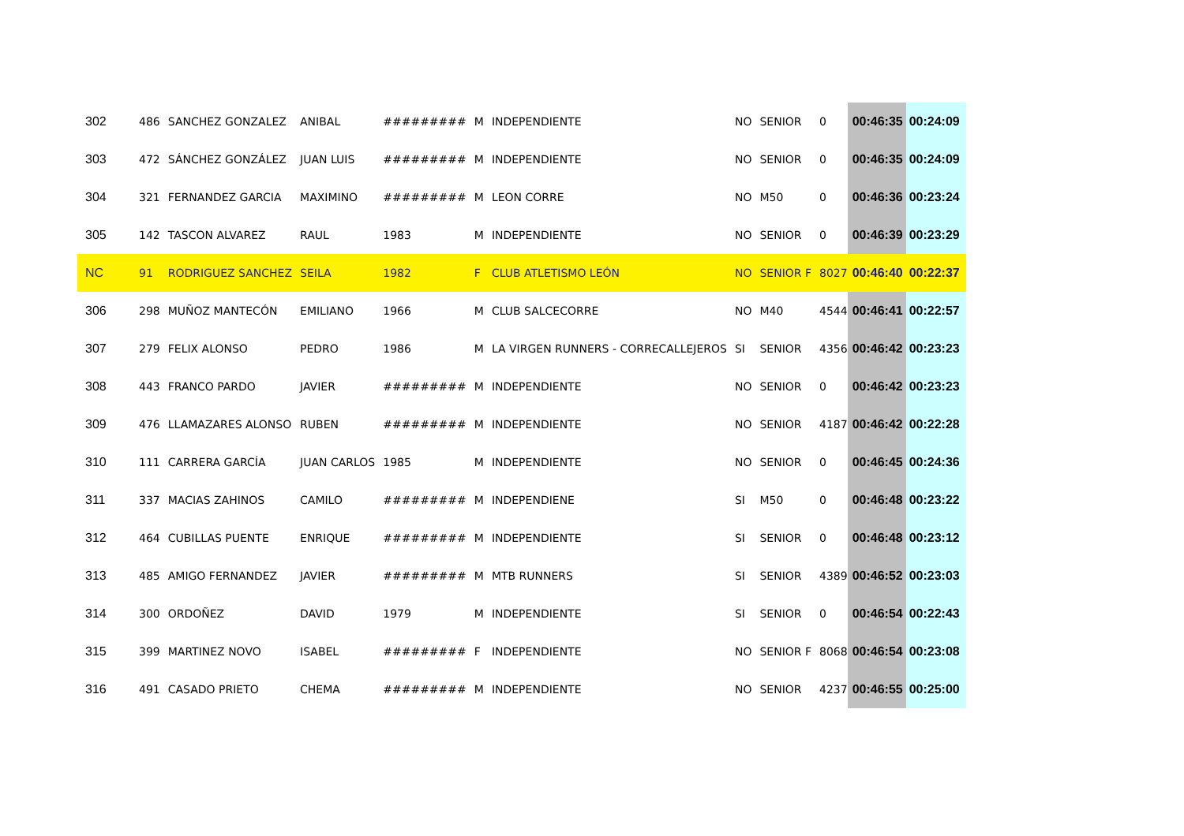| 302 | 486 | SANCHEZ GONZALEZ | ANIBAL | ######### | M | INDEPENDIENTE | NO | SENIOR | 0 | 00:46:35 | 00:24:09 |
| 303 | 472 | SÁNCHEZ GONZÁLEZ | JUAN LUIS | ######### | M | INDEPENDIENTE | NO | SENIOR | 0 | 00:46:35 | 00:24:09 |
| 304 | 321 | FERNANDEZ GARCIA | MAXIMINO | ######### | M | LEON CORRE | NO | M50 | 0 | 00:46:36 | 00:23:24 |
| 305 | 142 | TASCON ALVAREZ | RAUL | 1983 | M | INDEPENDIENTE | NO | SENIOR | 0 | 00:46:39 | 00:23:29 |
| NC | 91 | RODRIGUEZ SANCHEZ | SEILA | 1982 | F | CLUB ATLETISMO LEÓN | NO | SENIOR F | 8027 | 00:46:40 | 00:22:37 |
| 306 | 298 | MUÑOZ MANTECÓN | EMILIANO | 1966 | M | CLUB SALCECORRE | NO | M40 | 4544 | 00:46:41 | 00:22:57 |
| 307 | 279 | FELIX ALONSO | PEDRO | 1986 | M | LA VIRGEN RUNNERS - CORRECALLEJEROS | SI | SENIOR | 4356 | 00:46:42 | 00:23:23 |
| 308 | 443 | FRANCO PARDO | JAVIER | ######### | M | INDEPENDIENTE | NO | SENIOR | 0 | 00:46:42 | 00:23:23 |
| 309 | 476 | LLAMAZARES ALONSO | RUBEN | ######### | M | INDEPENDIENTE | NO | SENIOR | 4187 | 00:46:42 | 00:22:28 |
| 310 | 111 | CARRERA GARCÍA | JUAN CARLOS | 1985 | M | INDEPENDIENTE | NO | SENIOR | 0 | 00:46:45 | 00:24:36 |
| 311 | 337 | MACIAS ZAHINOS | CAMILO | ######### | M | INDEPENDIENE | SI | M50 | 0 | 00:46:48 | 00:23:22 |
| 312 | 464 | CUBILLAS PUENTE | ENRIQUE | ######### | M | INDEPENDIENTE | SI | SENIOR | 0 | 00:46:48 | 00:23:12 |
| 313 | 485 | AMIGO FERNANDEZ | JAVIER | ######### | M | MTB RUNNERS | SI | SENIOR | 4389 | 00:46:52 | 00:23:03 |
| 314 | 300 | ORDOÑEZ | DAVID | 1979 | M | INDEPENDIENTE | SI | SENIOR | 0 | 00:46:54 | 00:22:43 |
| 315 | 399 | MARTINEZ NOVO | ISABEL | ######### | F | INDEPENDIENTE | NO | SENIOR F | 8068 | 00:46:54 | 00:23:08 |
| 316 | 491 | CASADO PRIETO | CHEMA | ######### | M | INDEPENDIENTE | NO | SENIOR | 4237 | 00:46:55 | 00:25:00 |